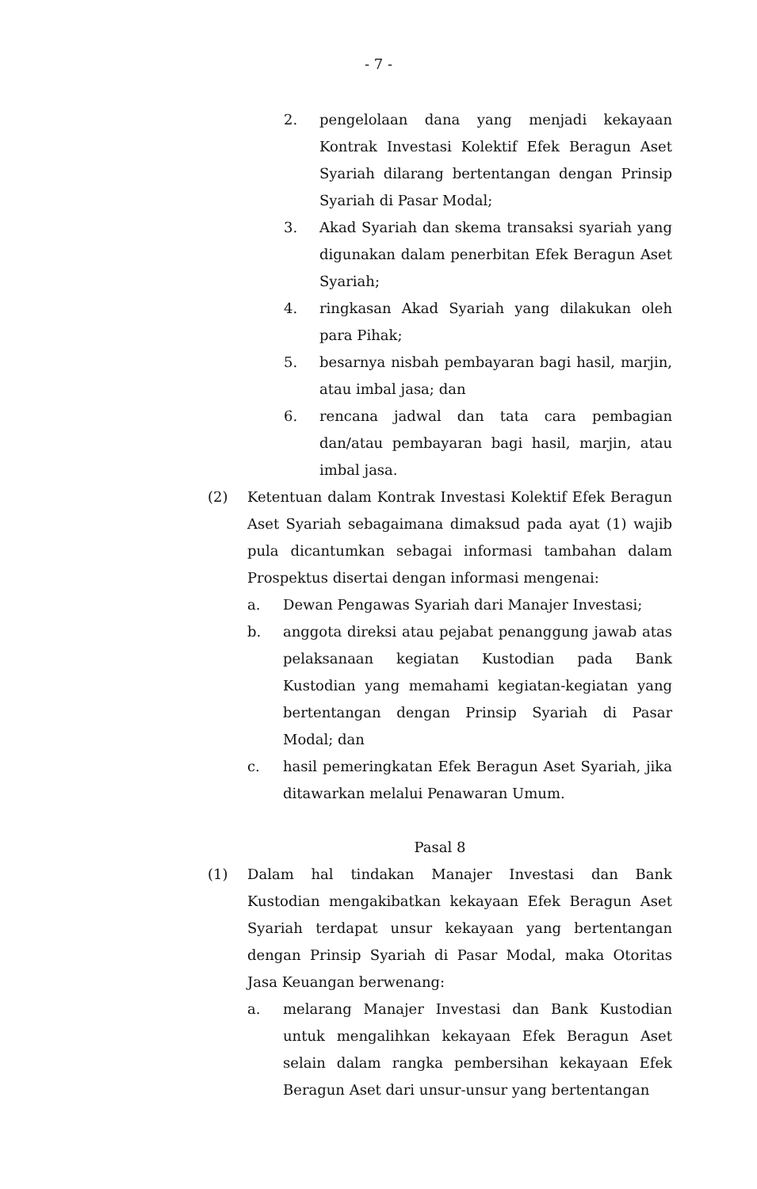- 7 -
2. pengelolaan dana yang menjadi kekayaan Kontrak Investasi Kolektif Efek Beragun Aset Syariah dilarang bertentangan dengan Prinsip Syariah di Pasar Modal;
3. Akad Syariah dan skema transaksi syariah yang digunakan dalam penerbitan Efek Beragun Aset Syariah;
4. ringkasan Akad Syariah yang dilakukan oleh para Pihak;
5. besarnya nisbah pembayaran bagi hasil, marjin, atau imbal jasa; dan
6. rencana jadwal dan tata cara pembagian dan/atau pembayaran bagi hasil, marjin, atau imbal jasa.
(2) Ketentuan dalam Kontrak Investasi Kolektif Efek Beragun Aset Syariah sebagaimana dimaksud pada ayat (1) wajib pula dicantumkan sebagai informasi tambahan dalam Prospektus disertai dengan informasi mengenai:
a. Dewan Pengawas Syariah dari Manajer Investasi;
b. anggota direksi atau pejabat penanggung jawab atas pelaksanaan kegiatan Kustodian pada Bank Kustodian yang memahami kegiatan-kegiatan yang bertentangan dengan Prinsip Syariah di Pasar Modal; dan
c. hasil pemeringkatan Efek Beragun Aset Syariah, jika ditawarkan melalui Penawaran Umum.
Pasal 8
(1) Dalam hal tindakan Manajer Investasi dan Bank Kustodian mengakibatkan kekayaan Efek Beragun Aset Syariah terdapat unsur kekayaan yang bertentangan dengan Prinsip Syariah di Pasar Modal, maka Otoritas Jasa Keuangan berwenang:
a. melarang Manajer Investasi dan Bank Kustodian untuk mengalihkan kekayaan Efek Beragun Aset selain dalam rangka pembersihan kekayaan Efek Beragun Aset dari unsur-unsur yang bertentangan